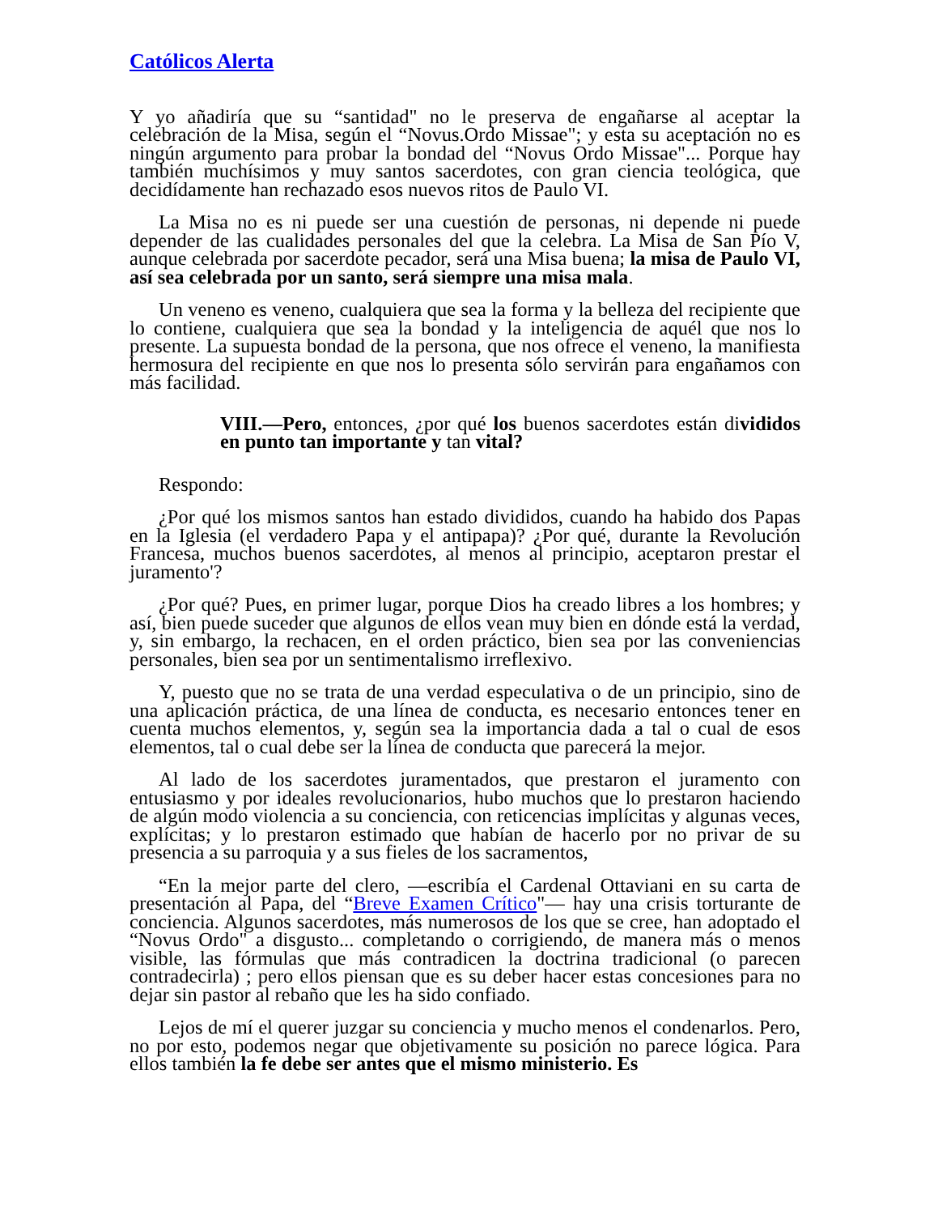Católicos Alerta
Y yo añadiría que su “santidad" no le preserva de engañarse al aceptar la celebración de la Misa, según el “Novus.Ordo Missae"; y esta su aceptación no es ningún argumento para probar la bondad del “Novus Ordo Missae"... Porque hay también muchísimos y muy santos sacerdotes, con gran ciencia teológica, que decidídamente han rechazado esos nuevos ritos de Paulo VI.
La Misa no es ni puede ser una cuestión de personas, ni depende ni puede depender de las cualidades personales del que la celebra. La Misa de San Pío V, aunque celebrada por sacerdote pecador, será una Misa buena; la misa de Paulo VI, así sea celebrada por un santo, será siempre una misa mala.
Un veneno es veneno, cualquiera que sea la forma y la belleza del recipiente que lo contiene, cualquiera que sea la bondad y la inteligencia de aquél que nos lo presente. La supuesta bondad de la persona, que nos ofrece el veneno, la manifiesta hermosura del recipiente en que nos lo presenta sólo servirán para engañamos con más facilidad.
VIII.—Pero, entonces, ¿por qué los buenos sacerdotes están divididos en punto tan importante y tan vital?
Respondo:
¿Por qué los mismos santos han estado divididos, cuando ha habido dos Papas en la Iglesia (el verdadero Papa y el antipapa)? ¿Por qué, durante la Revolución Francesa, muchos buenos sacerdotes, al menos al principio, aceptaron prestar el juramento'?
¿Por qué? Pues, en primer lugar, porque Dios ha creado libres a los hombres; y así, bien puede suceder que algunos de ellos vean muy bien en dónde está la verdad, y, sin embargo, la rechacen, en el orden práctico, bien sea por las conveniencias personales, bien sea por un sentimentalismo irreflexivo.
Y, puesto que no se trata de una verdad especulativa o de un principio, sino de una aplicación práctica, de una línea de conducta, es necesario entonces tener en cuenta muchos elementos, y, según sea la importancia dada a tal o cual de esos elementos, tal o cual debe ser la línea de conducta que parecerá la mejor.
Al lado de los sacerdotes juramentados, que prestaron el juramento con entusiasmo y por ideales revolucionarios, hubo muchos que lo prestaron haciendo de algún modo violencia a su conciencia, con reticencias implícitas y algunas veces, explícitas; y lo prestaron estimado que habían de hacerlo por no privar de su presencia a su parroquia y a sus fieles de los sacramentos,
“En la mejor parte del clero, —escribía el Cardenal Ottaviani en su carta de presentación al Papa, del “Breve Examen Crítico"— hay una crisis torturante de conciencia. Algunos sacerdotes, más numerosos de los que se cree, han adoptado el “Novus Ordo" a disgusto... completando o corrigiendo, de manera más o menos visible, las fórmulas que más contradicen la doctrina tradicional (o parecen contradecirla) ; pero ellos piensan que es su deber hacer estas concesiones para no dejar sin pastor al rebaño que les ha sido confiado.
Lejos de mí el querer juzgar su conciencia y mucho menos el condenarlos. Pero, no por esto, podemos negar que objetivamente su posición no parece lógica. Para ellos también la fe debe ser antes que el mismo ministerio. Es